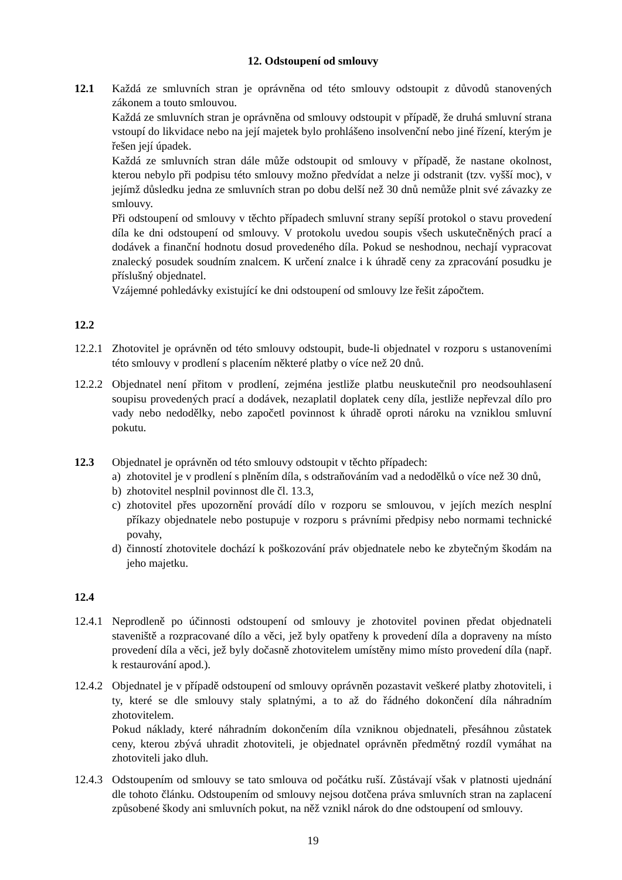12. Odstoupení od smlouvy
12.1 Každá ze smluvních stran je oprávněna od této smlouvy odstoupit z důvodů stanovených zákonem a touto smlouvou.
Každá ze smluvních stran je oprávněna od smlouvy odstoupit v případě, že druhá smluvní strana vstoupí do likvidace nebo na její majetek bylo prohlášeno insolvenční nebo jiné řízení, kterým je řešen její úpadek.
Každá ze smluvních stran dále může odstoupit od smlouvy v případě, že nastane okolnost, kterou nebylo při podpisu této smlouvy možno předvídat a nelze ji odstranit (tzv. vyšší moc), v jejímž důsledku jedna ze smluvních stran po dobu delší než 30 dnů nemůže plnit své závazky ze smlouvy.
Při odstoupení od smlouvy v těchto případech smluvní strany sepíší protokol o stavu provedení díla ke dni odstoupení od smlouvy. V protokolu uvedou soupis všech uskutečněných prací a dodávek a finanční hodnotu dosud provedeného díla. Pokud se neshodnou, nechají vypracovat znalecký posudek soudním znalcem. K určení znalce i k úhradě ceny za zpracování posudku je příslušný objednatel.
Vzájemné pohledávky existující ke dni odstoupení od smlouvy lze řešit zápočtem.
12.2
12.2.1
Zhotovitel je oprávněn od této smlouvy odstoupit, bude-li objednatel v rozporu s ustanoveními této smlouvy v prodlení s placením některé platby o více než 20 dnů.
12.2.2
Objednatel není přitom v prodlení, zejména jestliže platbu neuskutečnil pro neodsouhlasení soupisu provedených prací a dodávek, nezaplatil doplatek ceny díla, jestliže nepřevzal dílo pro vady nebo nedodělky, nebo započetl povinnost k úhradě oproti nároku na vzniklou smluvní pokutu.
12.3 Objednatel je oprávněn od této smlouvy odstoupit v těchto případech:
a) zhotovitel je v prodlení s plněním díla, s odstraňováním vad a nedodělků o více než 30 dnů,
b) zhotovitel nesplnil povinnost dle čl. 13.3,
c) zhotovitel přes upozornění provádí dílo v rozporu se smlouvou, v jejích mezích nesplní příkazy objednatele nebo postupuje v rozporu s právními předpisy nebo normami technické povahy,
d) činností zhotovitele dochází k poškozování práv objednatele nebo ke zbytečným škodám na jeho majetku.
12.4
12.4.1
Neprodleně po účinnosti odstoupení od smlouvy je zhotovitel povinen předat objednateli staveniště a rozpracované dílo a věci, jež byly opatřeny k provedení díla a dopraveny na místo provedení díla a věci, jež byly dočasně zhotovitelem umístěny mimo místo provedení díla (např. k restaurování apod.).
12.4.2
Objednatel je v případě odstoupení od smlouvy oprávněn pozastavit veškeré platby zhotoviteli, i ty, které se dle smlouvy staly splatnými, a to až do řádného dokončení díla náhradním zhotovitelem.
Pokud náklady, které náhradním dokončením díla vzniknou objednateli, přesáhnou zůstatek ceny, kterou zbývá uhradit zhotoviteli, je objednatel oprávněn předmětný rozdíl vymáhat na zhotoviteli jako dluh.
12.4.3
Odstoupením od smlouvy se tato smlouva od počátku ruší. Zůstávají však v platnosti ujednání dle tohoto článku. Odstoupením od smlouvy nejsou dotčena práva smluvních stran na zaplacení způsobené škody ani smluvních pokut, na něž vznikl nárok do dne odstoupení od smlouvy.
19